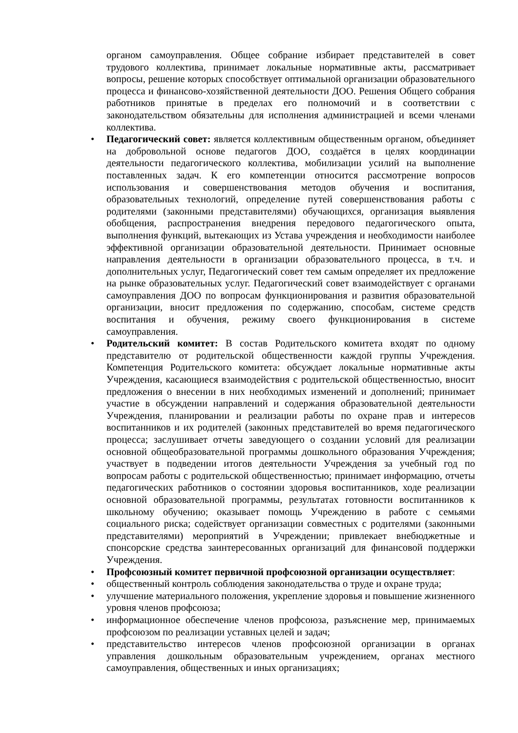органом самоуправления. Общее собрание избирает представителей в совет трудового коллектива, принимает локальные нормативные акты, рассматривает вопросы, решение которых способствует оптимальной организации образовательного процесса и финансово-хозяйственной деятельности ДОО. Решения Общего собрания работников принятые в пределах его полномочий и в соответствии с законодательством обязательны для исполнения администрацией и всеми членами коллектива.
• Педагогический совет: является коллективным общественным органом, объединяет на добровольной основе педагогов ДОО, создаётся в целях координации деятельности педагогического коллектива, мобилизации усилий на выполнение поставленных задач. К его компетенции относится рассмотрение вопросов использования и совершенствования методов обучения и воспитания, образовательных технологий, определение путей совершенствования работы с родителями (законными представителями) обучающихся, организация выявления обобщения, распространения внедрения передового педагогического опыта, выполнения функций, вытекающих из Устава учреждения и необходимости наиболее эффективной организации образовательной деятельности. Принимает основные направления деятельности в организации образовательного процесса, в т.ч. и дополнительных услуг, Педагогический совет тем самым определяет их предложение на рынке образовательных услуг. Педагогический совет взаимодействует с органами самоуправления ДОО по вопросам функционирования и развития образовательной организации, вносит предложения по содержанию, способам, системе средств воспитания и обучения, режиму своего функционирования в системе самоуправления.
• Родительский комитет: В состав Родительского комитета входят по одному представителю от родительской общественности каждой группы Учреждения. Компетенция Родительского комитета: обсуждает локальные нормативные акты Учреждения, касающиеся взаимодействия с родительской общественностью, вносит предложения о внесении в них необходимых изменений и дополнений; принимает участие в обсуждении направлений и содержания образовательной деятельности Учреждения, планировании и реализации работы по охране прав и интересов воспитанников и их родителей (законных представителей во время педагогического процесса; заслушивает отчеты заведующего о создании условий для реализации основной общеобразовательной программы дошкольного образования Учреждения; участвует в подведении итогов деятельности Учреждения за учебный год по вопросам работы с родительской общественностью; принимает информацию, отчеты педагогических работников о состоянии здоровья воспитанников, ходе реализации основной образовательной программы, результатах готовности воспитанников к школьному обучению; оказывает помощь Учреждению в работе с семьями социального риска; содействует организации совместных с родителями (законными представителями) мероприятий в Учреждении; привлекает внебюджетные и спонсорские средства заинтересованных организаций для финансовой поддержки Учреждения.
• Профсоюзный комитет первичной профсоюзной организации осуществляет:
• общественный контроль соблюдения законодательства о труде и охране труда;
• улучшение материального положения, укрепление здоровья и повышение жизненного уровня членов профсоюза;
• информационное обеспечение членов профсоюза, разъяснение мер, принимаемых профсоюзом по реализации уставных целей и задач;
• представительство интересов членов профсоюзной организации в органах управления дошкольным образовательным учреждением, органах местного самоуправления, общественных и иных организациях;